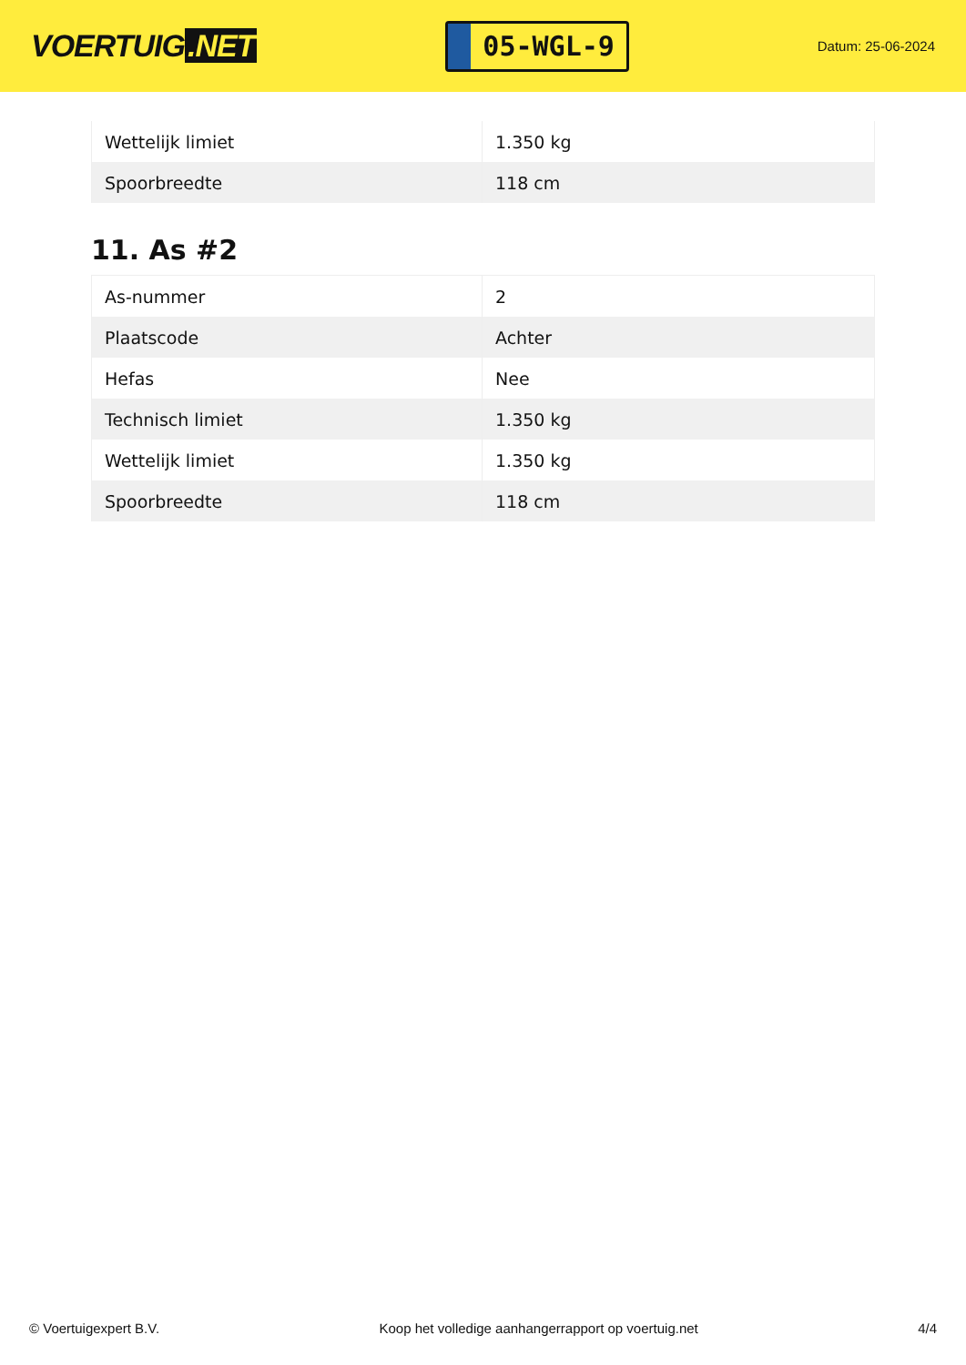VOERTUIG.NET
05-WGL-9
Datum: 25-06-2024
| Wettelijk limiet | 1.350 kg |
| Spoorbreedte | 118 cm |
11. As #2
| As-nummer | 2 |
| Plaatscode | Achter |
| Hefas | Nee |
| Technisch limiet | 1.350 kg |
| Wettelijk limiet | 1.350 kg |
| Spoorbreedte | 118 cm |
© Voertuigexpert B.V. Koop het volledige aanhangerrapport op voertuig.net 4/4